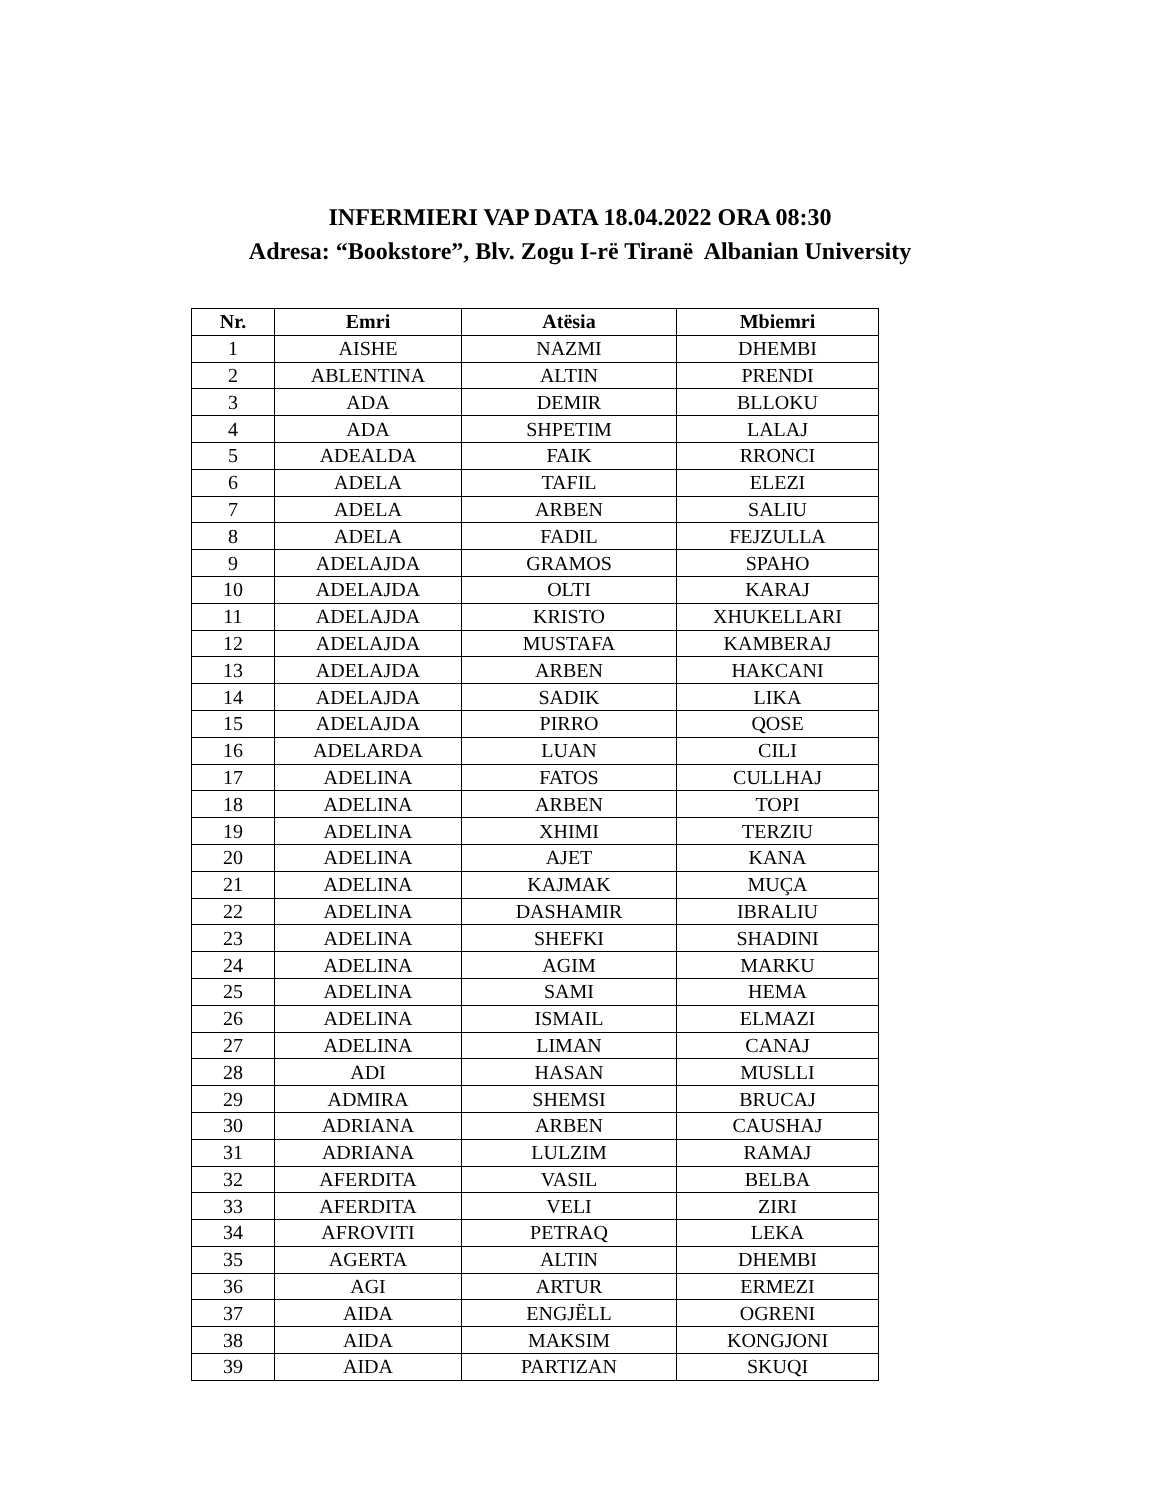INFERMIERI VAP DATA 18.04.2022 ORA 08:30
Adresa: “Bookstore”, Blv. Zogu I-rë Tiranë Albanian University
| Nr. | Emri | Atësia | Mbiemri |
| --- | --- | --- | --- |
| 1 | AISHE | NAZMI | DHEMBI |
| 2 | ABLENTINA | ALTIN | PRENDI |
| 3 | ADA | DEMIR | BLLOKU |
| 4 | ADA | SHPETIM | LALAJ |
| 5 | ADEALDA | FAIK | RRONCI |
| 6 | ADELA | TAFIL | ELEZI |
| 7 | ADELA | ARBEN | SALIU |
| 8 | ADELA | FADIL | FEJZULLA |
| 9 | ADELAJDA | GRAMOS | SPAHO |
| 10 | ADELAJDA | OLTI | KARAJ |
| 11 | ADELAJDA | KRISTO | XHUKELLARI |
| 12 | ADELAJDA | MUSTAFA | KAMBERAJ |
| 13 | ADELAJDA | ARBEN | HAKCANI |
| 14 | ADELAJDA | SADIK | LIKA |
| 15 | ADELAJDA | PIRRO | QOSE |
| 16 | ADELARDA | LUAN | CILI |
| 17 | ADELINA | FATOS | CULLHAJ |
| 18 | ADELINA | ARBEN | TOPI |
| 19 | ADELINA | XHIMI | TERZIU |
| 20 | ADELINA | AJET | KANA |
| 21 | ADELINA | KAJMAK | MUÇA |
| 22 | ADELINA | DASHAMIR | IBRALIU |
| 23 | ADELINA | SHEFKI | SHADINI |
| 24 | ADELINA | AGIM | MARKU |
| 25 | ADELINA | SAMI | HEMA |
| 26 | ADELINA | ISMAIL | ELMAZI |
| 27 | ADELINA | LIMAN | CANAJ |
| 28 | ADI | HASAN | MUSLLI |
| 29 | ADMIRA | SHEMSI | BRUCAJ |
| 30 | ADRIANA | ARBEN | CAUSHAJ |
| 31 | ADRIANA | LULZIM | RAMAJ |
| 32 | AFERDITA | VASIL | BELBA |
| 33 | AFERDITA | VELI | ZIRI |
| 34 | AFROVITI | PETRAQ | LEKA |
| 35 | AGERTA | ALTIN | DHEMBI |
| 36 | AGI | ARTUR | ERMEZI |
| 37 | AIDA | ENGJËLL | OGRENI |
| 38 | AIDA | MAKSIM | KONGJONI |
| 39 | AIDA | PARTIZAN | SKUQI |